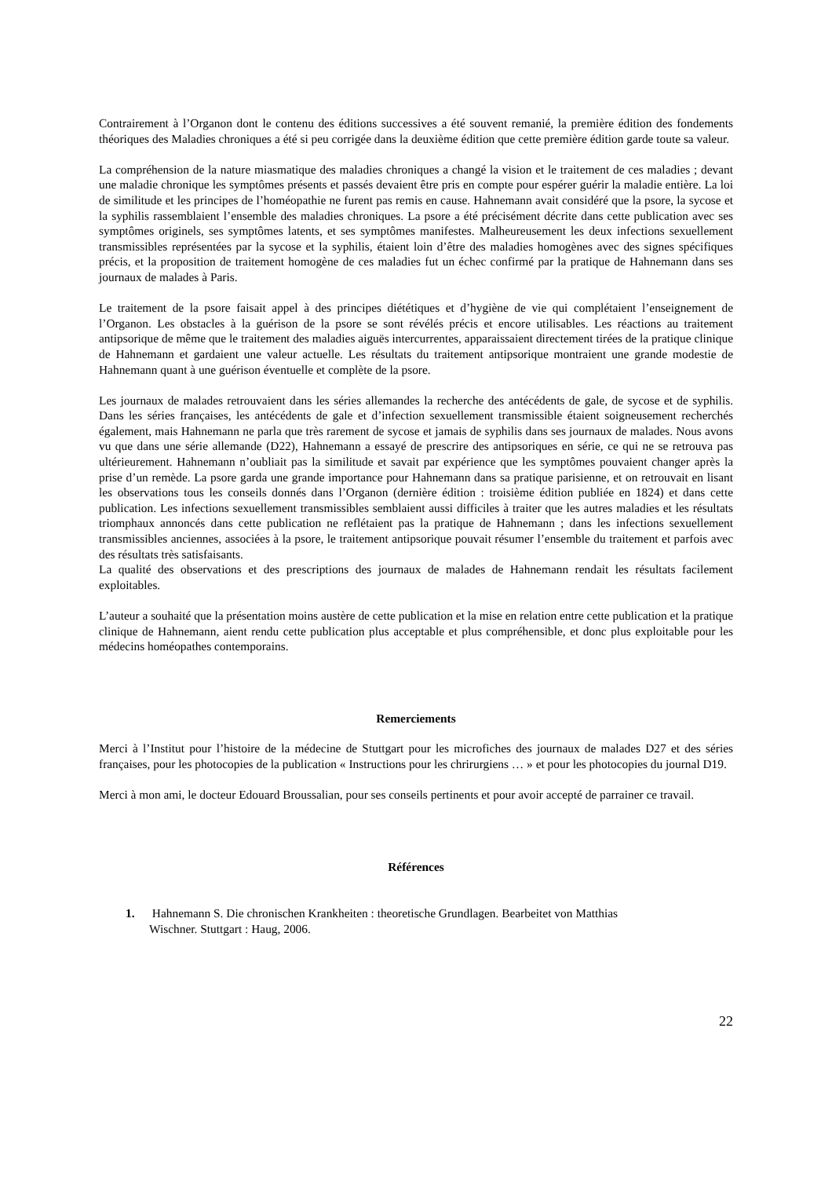Contrairement à l’Organon dont le contenu des éditions successives a été souvent remanié, la première édition des fondements théoriques des Maladies chroniques a été si peu corrigée dans la deuxième édition que cette première édition garde toute sa valeur.
La compréhension de la nature miasmatique des maladies chroniques a changé la vision et le traitement de ces maladies ; devant une maladie chronique les symptômes présents et passés devaient être pris en compte pour espérer guérir la maladie entière. La loi de similitude et les principes de l’homéopathie ne furent pas remis en cause. Hahnemann avait considéré que la psore, la sycose et la syphilis rassemblaient l’ensemble des maladies chroniques. La psore a été précisément décrite dans cette publication avec ses symptômes originels, ses symptômes latents, et ses symptômes manifestes. Malheureusement les deux infections sexuellement transmissibles représentées par la sycose et la syphilis, étaient loin d’être des maladies homogènes avec des signes spécifiques précis, et la proposition de traitement homogène de ces maladies fut un échec confirmé par la pratique de Hahnemann dans ses journaux de malades à Paris.
Le traitement de la psore faisait appel à des principes diététiques et d’hygiène de vie qui complétaient l’enseignement de l’Organon. Les obstacles à la guérison de la psore se sont révélés précis et encore utilisables. Les réactions au traitement antipsorique de même que le traitement des maladies aiguës intercurrentes, apparaissaient directement tirées de la pratique clinique de Hahnemann et gardaient une valeur actuelle. Les résultats du traitement antipsorique montraient une grande modestie de Hahnemann quant à une guérison éventuelle et complète de la psore.
Les journaux de malades retrouvaient dans les séries allemandes la recherche des antécédents de gale, de sycose et de syphilis. Dans les séries françaises, les antécédents de gale et d’infection sexuellement transmissible étaient soigneusement recherchés également, mais Hahnemann ne parla que très rarement de sycose et jamais de syphilis dans ses journaux de malades. Nous avons vu que dans une série allemande (D22), Hahnemann a essayé de prescrire des antipsoriques en série, ce qui ne se retrouva pas ultérieurement. Hahnemann n’oubliait pas la similitude et savait par expérience que les symptômes pouvaient changer après la prise d’un remède. La psore garda une grande importance pour Hahnemann dans sa pratique parisienne, et on retrouvait en lisant les observations tous les conseils donnés dans l’Organon (dernière édition : troisième édition publiée en 1824) et dans cette publication. Les infections sexuellement transmissibles semblaient aussi difficiles à traiter que les autres maladies et les résultats triomphaux annoncés dans cette publication ne reflétaient pas la pratique de Hahnemann ; dans les infections sexuellement transmissibles anciennes, associées à la psore, le traitement antipsorique pouvait résumer l’ensemble du traitement et parfois avec des résultats très satisfaisants.
La qualité des observations et des prescriptions des journaux de malades de Hahnemann rendait les résultats facilement exploitables.
L’auteur a souhaité que la présentation moins austère de cette publication et la mise en relation entre cette publication et la pratique clinique de Hahnemann, aient rendu cette publication plus acceptable et plus compréhensible, et donc plus exploitable pour les médecins homéopathes contemporains.
Remerciements
Merci à l’Institut pour l’histoire de la médecine de Stuttgart pour les microfiches des journaux de malades D27 et des séries françaises, pour les photocopies de la publication « Instructions pour les chrirurgiens … » et pour les photocopies du journal D19.
Merci à mon ami, le docteur Edouard Broussalian, pour ses conseils pertinents et pour avoir accepté de parrainer ce travail.
Références
1. Hahnemann S. Die chronischen Krankheiten : theoretische Grundlagen. Bearbeitet von Matthias
Wischner. Stuttgart : Haug, 2006.
22